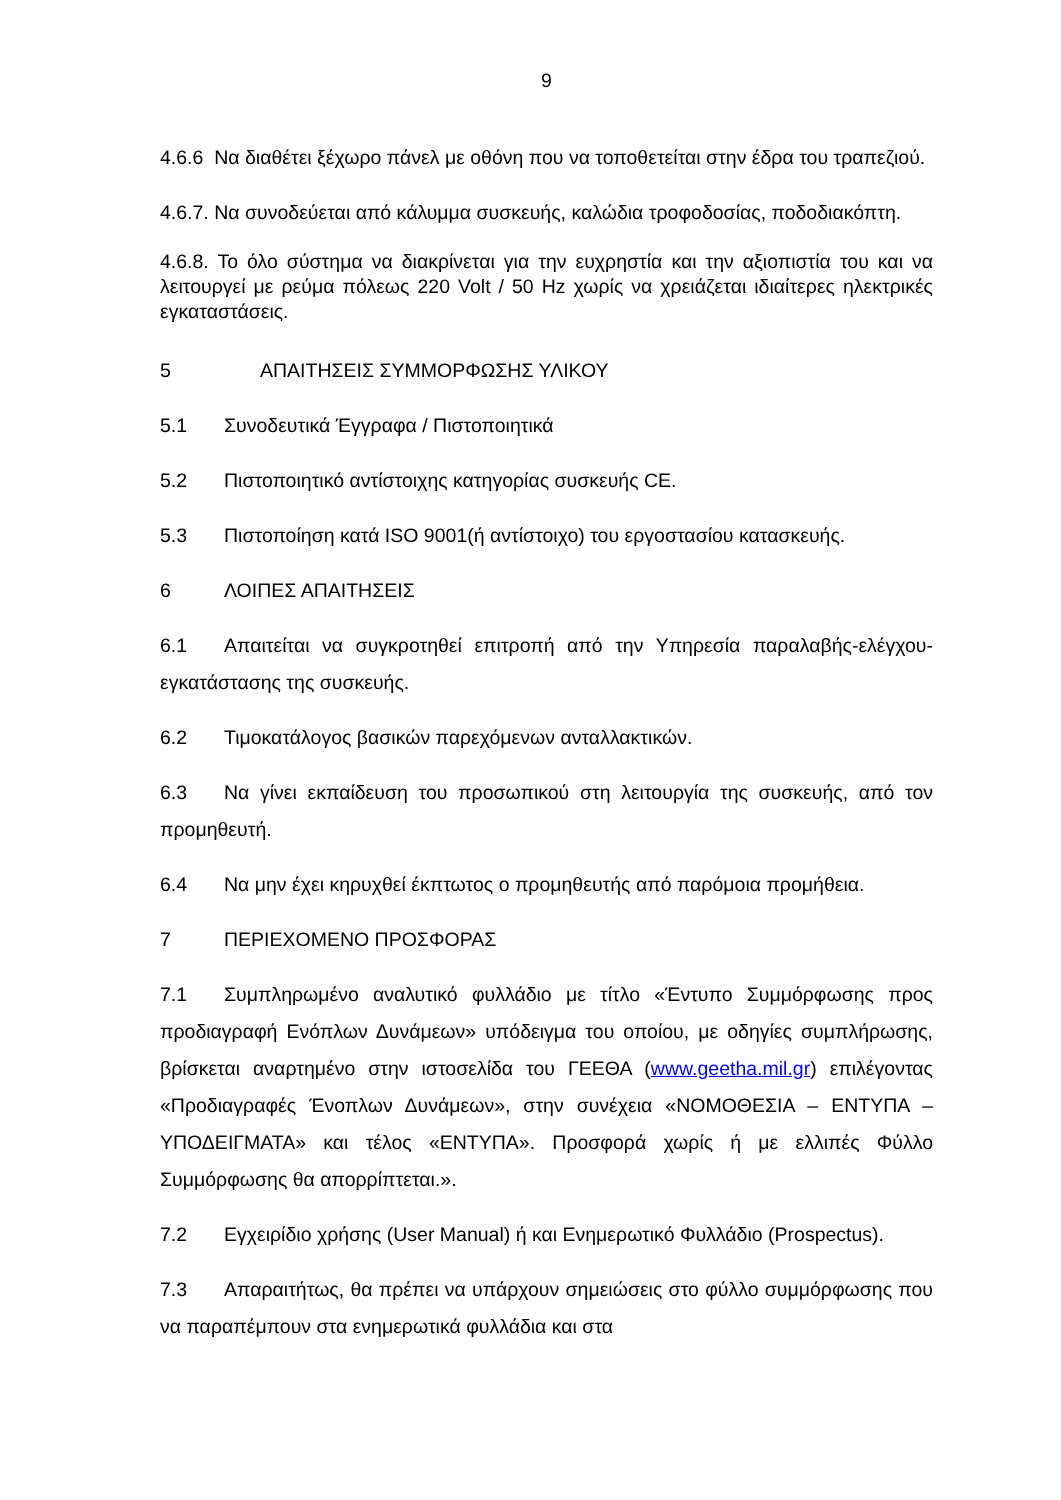9
4.6.6 Να διαθέτει ξέχωρο πάνελ με οθόνη που να τοποθετείται στην έδρα του τραπεζιού.
4.6.7. Να συνοδεύεται από κάλυμμα συσκευής, καλώδια τροφοδοσίας, ποδοδιακόπτη.
4.6.8. Το όλο σύστημα να διακρίνεται για την ευχρηστία και την αξιοπιστία του και να λειτουργεί με ρεύμα πόλεως 220 Volt / 50 Hz χωρίς να χρειάζεται ιδιαίτερες ηλεκτρικές εγκαταστάσεις.
5 ΑΠΑΙΤΗΣΕΙΣ ΣΥΜΜΟΡΦΩΣΗΣ ΥΛΙΚΟΥ
5.1 Συνοδευτικά Έγγραφα / Πιστοποιητικά
5.2 Πιστοποιητικό αντίστοιχης κατηγορίας συσκευής CE.
5.3 Πιστοποίηση κατά ISO 9001(ή αντίστοιχο) του εργοστασίου κατασκευής.
6 ΛΟΙΠΕΣ ΑΠΑΙΤΗΣΕΙΣ
6.1 Απαιτείται να συγκροτηθεί επιτροπή από την Υπηρεσία παραλαβής-ελέγχου-εγκατάστασης της συσκευής.
6.2 Τιμοκατάλογος βασικών παρεχόμενων ανταλλακτικών.
6.3 Να γίνει εκπαίδευση του προσωπικού στη λειτουργία της συσκευής, από τον προμηθευτή.
6.4 Να μην έχει κηρυχθεί έκπτωτος ο προμηθευτής από παρόμοια προμήθεια.
7 ΠΕΡΙΕΧΟΜΕΝΟ ΠΡΟΣΦΟΡΑΣ
7.1 Συμπληρωμένο αναλυτικό φυλλάδιο με τίτλο «Έντυπο Συμμόρφωσης προς προδιαγραφή Ενόπλων Δυνάμεων» υπόδειγμα του οποίου, με οδηγίες συμπλήρωσης, βρίσκεται αναρτημένο στην ιστοσελίδα του ΓΕΕΘΑ (www.geetha.mil.gr) επιλέγοντας «Προδιαγραφές Ένοπλων Δυνάμεων», στην συνέχεια «ΝΟΜΟΘΕΣΙΑ – ΕΝΤΥΠΑ – ΥΠΟΔΕΙΓΜΑΤΑ» και τέλος «ΕΝΤΥΠΑ». Προσφορά χωρίς ή με ελλιπές Φύλλο Συμμόρφωσης θα απορρίπτεται.».
7.2 Εγχειρίδιο χρήσης (User Manual) ή και Ενημερωτικό Φυλλάδιο (Prospectus).
7.3 Απαραιτήτως, θα πρέπει να υπάρχουν σημειώσεις στο φύλλο συμμόρφωσης που να παραπέμπουν στα ενημερωτικά φυλλάδια και στα